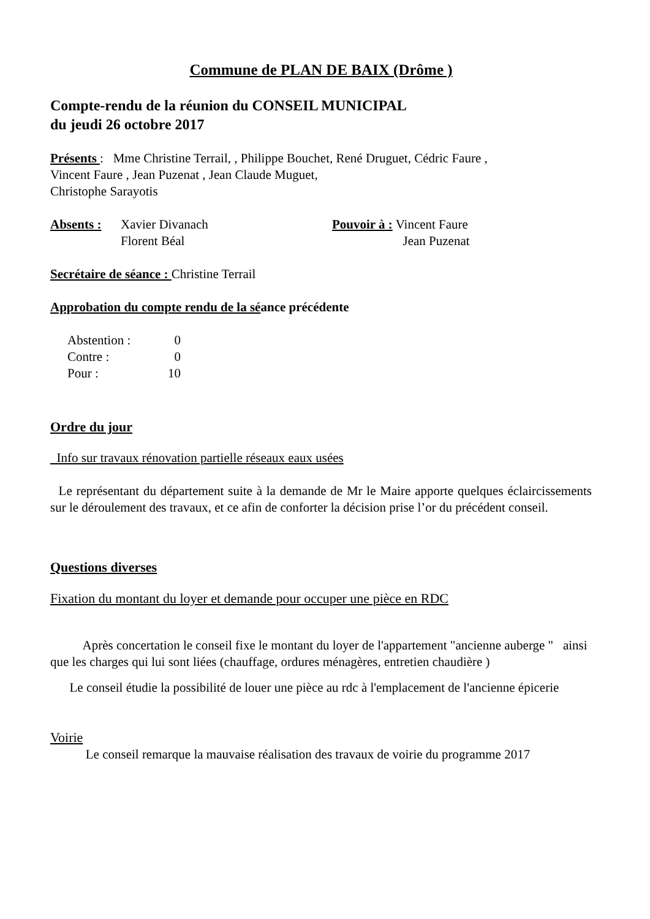Commune de PLAN DE BAIX (Drôme )
Compte-rendu de la réunion du CONSEIL MUNICIPAL
du jeudi 26 octobre 2017
Présents : Mme Christine Terrail, , Philippe Bouchet, René Druguet, Cédric Faure ,
Vincent Faure , Jean Puzenat , Jean Claude Muguet,
Christophe Sarayotis
Absents : Xavier Divanach
Florent Béal
Pouvoir à : Vincent Faure
Jean Puzenat
Secrétaire de séance : Christine Terrail
Approbation du compte rendu de la séance précédente
Abstention : 0 Contre : 0 Pour : 10
Ordre du jour
Info sur travaux rénovation partielle réseaux eaux usées
Le représentant du département suite à la demande de Mr le Maire apporte quelques éclaircissements sur le déroulement des travaux, et ce afin de conforter la décision prise l’or du précédent conseil.
Questions diverses
Fixation du montant du loyer et demande pour occuper une pièce en RDC
Après concertation le conseil fixe le montant du loyer de l'appartement "ancienne auberge " ainsi que les charges qui lui sont liées (chauffage, ordures ménagères, entretien chaudière )
Le conseil étudie la possibilité de louer une pièce au rdc à l'emplacement de l'ancienne épicerie
Voirie
Le conseil remarque la mauvaise réalisation des travaux de voirie du programme 2017